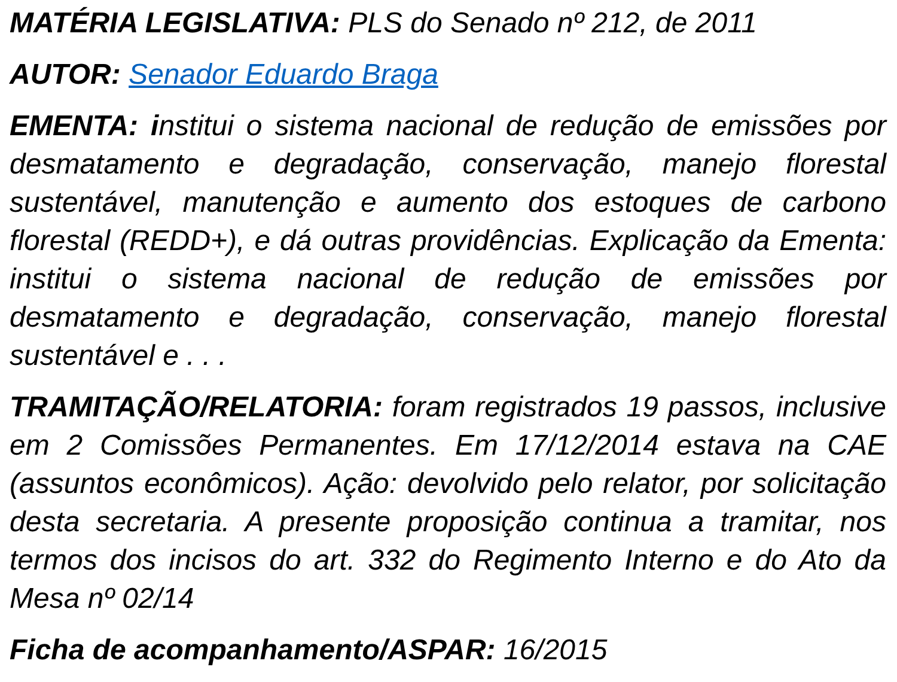MATÉRIA LEGISLATIVA: PLS do Senado nº 212, de 2011
AUTOR: Senador Eduardo Braga
EMENTA: institui o sistema nacional de redução de emissões por desmatamento e degradação, conservação, manejo florestal sustentável, manutenção e aumento dos estoques de carbono florestal (REDD+), e dá outras providências. Explicação da Ementa: institui o sistema nacional de redução de emissões por desmatamento e degradação, conservação, manejo florestal sustentável e . . .
TRAMITAÇÃO/RELATORIA: foram registrados 19 passos, inclusive em 2 Comissões Permanentes. Em 17/12/2014 estava na CAE (assuntos econômicos). Ação: devolvido pelo relator, por solicitação desta secretaria. A presente proposição continua a tramitar, nos termos dos incisos do art. 332 do Regimento Interno e do Ato da Mesa nº 02/14
Ficha de acompanhamento/ASPAR: 16/2015